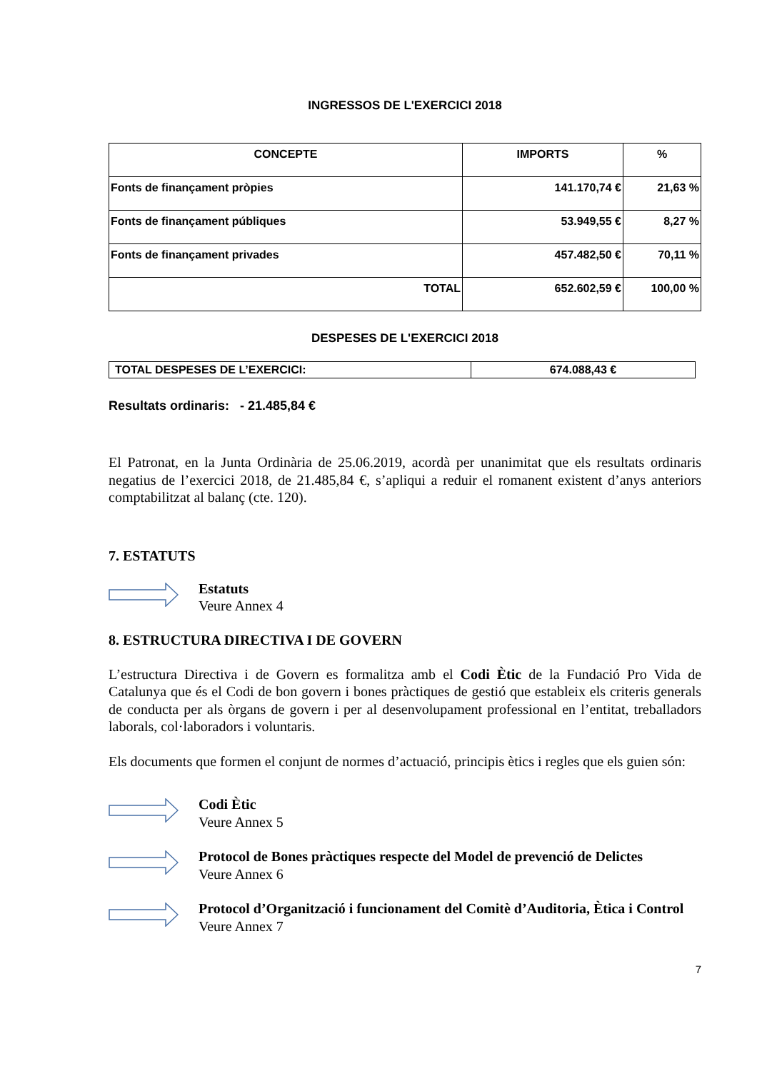INGRESSOS DE L'EXERCICI 2018
| CONCEPTE | IMPORTS | % |
| --- | --- | --- |
| Fonts de finançament pròpies | 141.170,74 € | 21,63 % |
| Fonts de finançament públiques | 53.949,55 € | 8,27 % |
| Fonts de finançament privades | 457.482,50 € | 70,11 % |
| TOTAL | 652.602,59 € | 100,00 % |
DESPESES DE L'EXERCICI 2018
| TOTAL DESPESES DE L’EXERCICI: | 674.088,43 € |
Resultats ordinaris: - 21.485,84 €
El Patronat, en la Junta Ordinària de 25.06.2019, acordà per unanimitat que els resultats ordinaris negatius de l’exercici 2018, de 21.485,84 €, s’apliqui a reduir el romanent existent d’anys anteriors comptabilitzat al balanç (cte. 120).
7. ESTATUTS
Estatuts
Veure Annex 4
8. ESTRUCTURA DIRECTIVA I DE GOVERN
L’estructura Directiva i de Govern es formalitza amb el Codi Ètic de la Fundació Pro Vida de Catalunya que és el Codi de bon govern i bones pràctiques de gestió que estableix els criteris generals de conducta per als òrgans de govern i per al desenvolupament professional en l’entitat, treballadors laborals, col·laboradors i voluntaris.
Els documents que formen el conjunt de normes d’actuació, principis ètics i regles que els guien són:
Codi Ètic
Veure Annex 5
Protocol de Bones pràctiques respecte del Model de prevenció de Delictes
Veure Annex 6
Protocol d’Organització i funcionament del Comitè d’Auditoria, Ètica i Control
Veure Annex 7
7